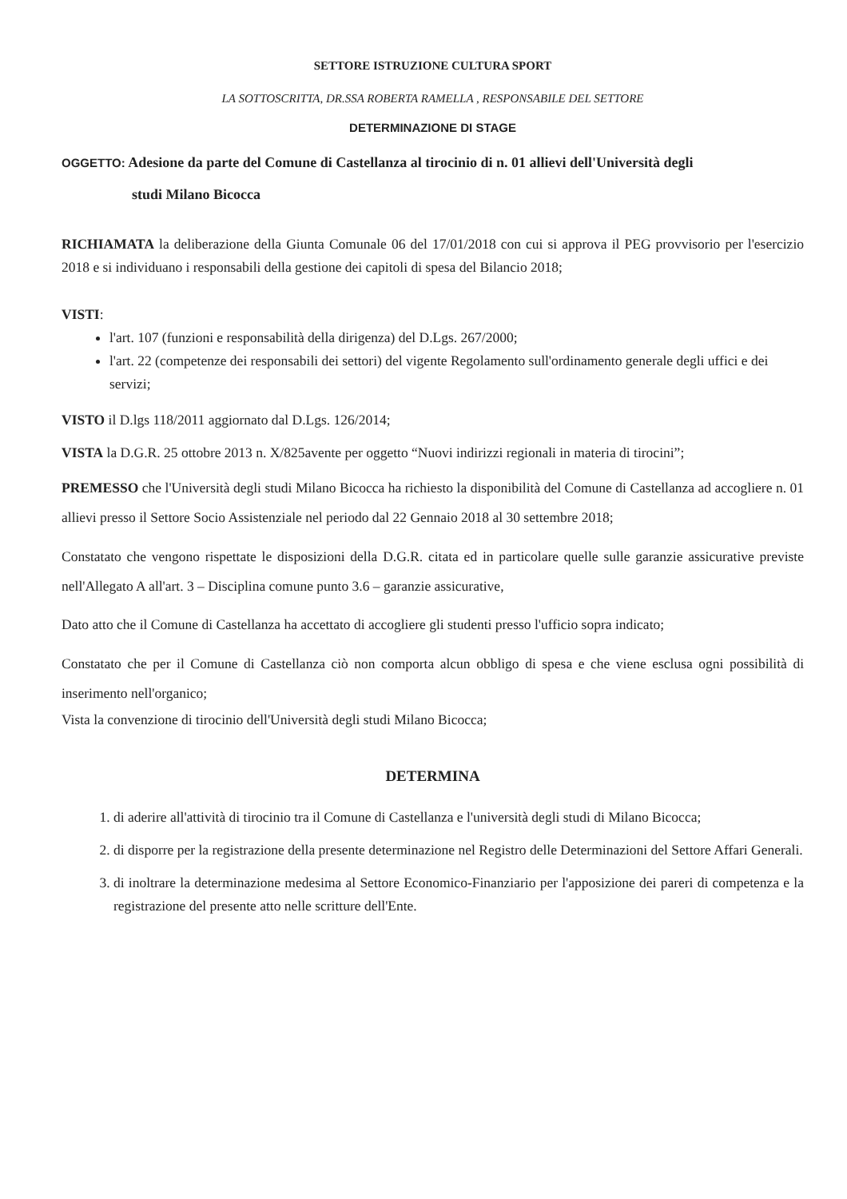SETTORE ISTRUZIONE CULTURA SPORT
LA SOTTOSCRITTA, DR.SSA ROBERTA RAMELLA , RESPONSABILE DEL SETTORE
DETERMINAZIONE DI STAGE
OGGETTO: Adesione da parte del Comune di Castellanza al tirocinio di n. 01 allievi dell'Università degli
studi Milano Bicocca
RICHIAMATA la deliberazione della Giunta Comunale 06 del 17/01/2018 con cui si approva il PEG provvisorio per l'esercizio 2018 e si individuano i responsabili della gestione dei capitoli di spesa del Bilancio 2018;
VISTI:
l'art. 107 (funzioni e responsabilità della dirigenza) del D.Lgs. 267/2000;
l'art. 22 (competenze dei responsabili dei settori) del vigente Regolamento sull'ordinamento generale degli uffici e dei servizi;
VISTO il D.lgs 118/2011 aggiornato dal D.Lgs. 126/2014;
VISTA la D.G.R. 25 ottobre 2013 n. X/825avente per oggetto “Nuovi indirizzi regionali in materia di tirocini”;
PREMESSO che l'Università degli studi Milano Bicocca ha richiesto la disponibilità del Comune di Castellanza ad accogliere n. 01 allievi presso il Settore Socio Assistenziale nel periodo dal 22 Gennaio 2018 al 30 settembre 2018;
Constatato che vengono rispettate le disposizioni della D.G.R. citata ed in particolare quelle sulle garanzie assicurative previste nell'Allegato A all'art. 3 – Disciplina comune punto 3.6 – garanzie assicurative,
Dato atto che il Comune di Castellanza ha accettato di accogliere gli studenti presso l'ufficio sopra indicato;
Constatato che per il Comune di Castellanza ciò non comporta alcun obbligo di spesa e che viene esclusa ogni possibilità di inserimento nell'organico;
Vista la convenzione di tirocinio dell'Università degli studi Milano Bicocca;
DETERMINA
1. di aderire all'attività di tirocinio tra il Comune di Castellanza e l'università degli studi di Milano Bicocca;
2. di disporre per la registrazione della presente determinazione nel Registro delle Determinazioni del Settore Affari Generali.
3. di inoltrare la determinazione medesima al Settore Economico-Finanziario per l'apposizione dei pareri di competenza e la registrazione del presente atto nelle scritture dell'Ente.